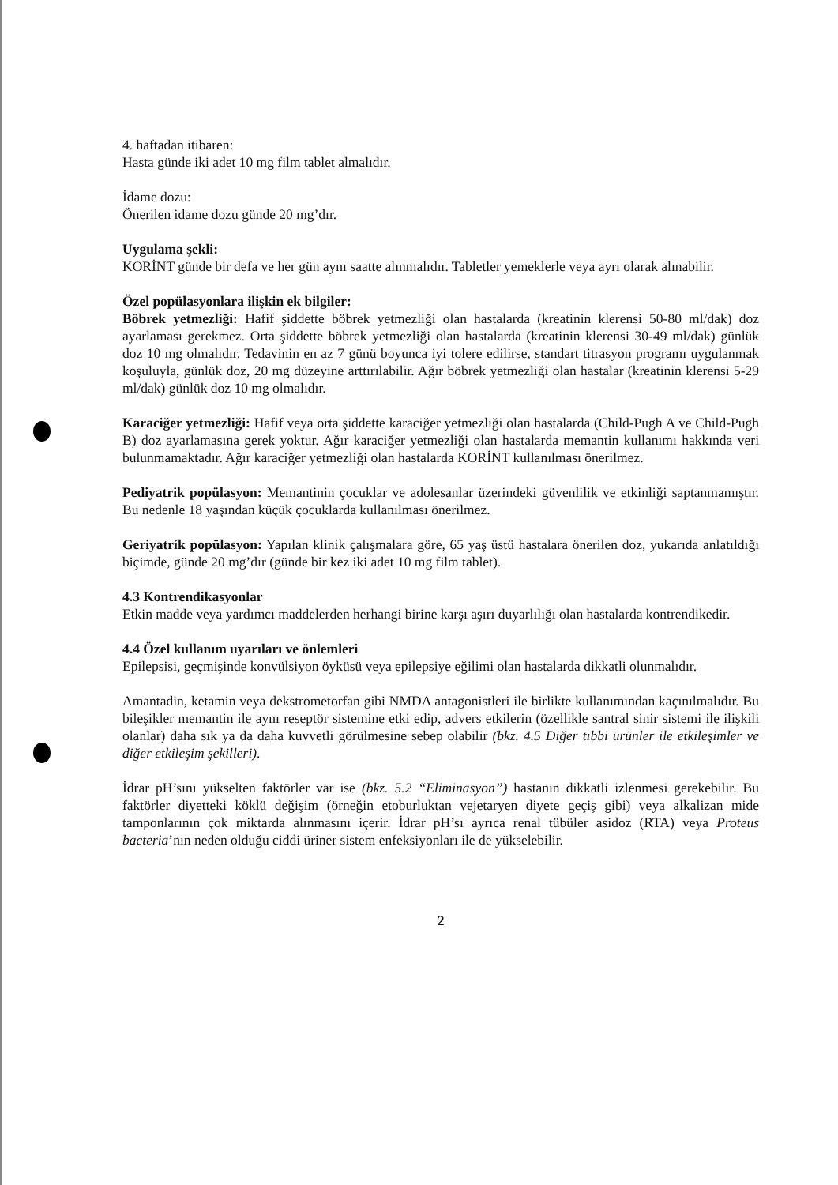4. haftadan itibaren:
Hasta günde iki adet 10 mg film tablet almalıdır.
İdame dozu:
Önerilen idame dozu günde 20 mg’dır.
Uygulama şekli:
KORİNT günde bir defa ve her gün aynı saatte alınmalıdır. Tabletler yemeklerle veya ayrı olarak alınabilir.
Özel popülasyonlara ilişkin ek bilgiler:
Böbrek yetmezliği: Hafif şiddette böbrek yetmezliği olan hastalarda (kreatinin klerensi 50-80 ml/dak) doz ayarlaması gerekmez. Orta şiddette böbrek yetmezliği olan hastalarda (kreatinin klerensi 30-49 ml/dak) günlük doz 10 mg olmalıdır. Tedavinin en az 7 günü boyunca iyi tolere edilirse, standart titrasyon programı uygulanmak koşuluyla, günlük doz, 20 mg düzeyine arttırılabilir. Ağır böbrek yetmezliği olan hastalar (kreatinin klerensi 5-29 ml/dak) günlük doz 10 mg olmalıdır.
Karaciğer yetmezliği: Hafif veya orta şiddette karaciğer yetmezliği olan hastalarda (Child-Pugh A ve Child-Pugh B) doz ayarlamasına gerek yoktur. Ağır karaciğer yetmezliği olan hastalarda memantin kullanımı hakkında veri bulunmamaktadır. Ağır karaciğer yetmezliği olan hastalarda KORİNT kullanılması önerilmez.
Pediyatrik popülasyon: Memantinin çocuklar ve adolesanlar üzerindeki güvenlilik ve etkinliği saptanmamıştır. Bu nedenle 18 yaşından küçük çocuklarda kullanılması önerilmez.
Geriyatrik popülasyon: Yapılan klinik çalışmalara göre, 65 yaş üstü hastalara önerilen doz, yukarıda anlatıldığı biçimde, günde 20 mg’dır (günde bir kez iki adet 10 mg film tablet).
4.3 Kontrendikasyonlar
Etkin madde veya yardımcı maddelerden herhangi birine karşı aşırı duyarlılığı olan hastalarda kontrendikedir.
4.4 Özel kullanım uyarıları ve önlemleri
Epilepsisi, geçmişinde konvülsiyon öyküsü veya epilepsiye eğilimi olan hastalarda dikkatli olunmalıdır.
Amantadin, ketamin veya dekstrometorfan gibi NMDA antagonistleri ile birlikte kullanımından kaçınılmalıdır. Bu bileşikler memantin ile aynı reseptör sistemine etki edip, advers etkilerin (özellikle santral sinir sistemi ile ilişkili olanlar) daha sık ya da daha kuvvetli görülmesine sebep olabilir (bkz. 4.5 Diğer tıbbi ürünler ile etkileşimler ve diğer etkileşim şekilleri).
İdrar pH’sını yükselten faktörler var ise (bkz. 5.2 “Eliminasyon”) hastanın dikkatli izlenmesi gerekebilir. Bu faktörler diyetteki köklü değişim (örneğin etoburluktan vejetaryen diyete geçiş gibi) veya alkalizan mide tamponlarının çok miktarda alınmasını içerir. İdrar pH’sı ayrıca renal tübüler asidoz (RTA) veya Proteus bacteria’nın neden olduğu ciddi üriner sistem enfeksiyonları ile de yükselebilir.
2